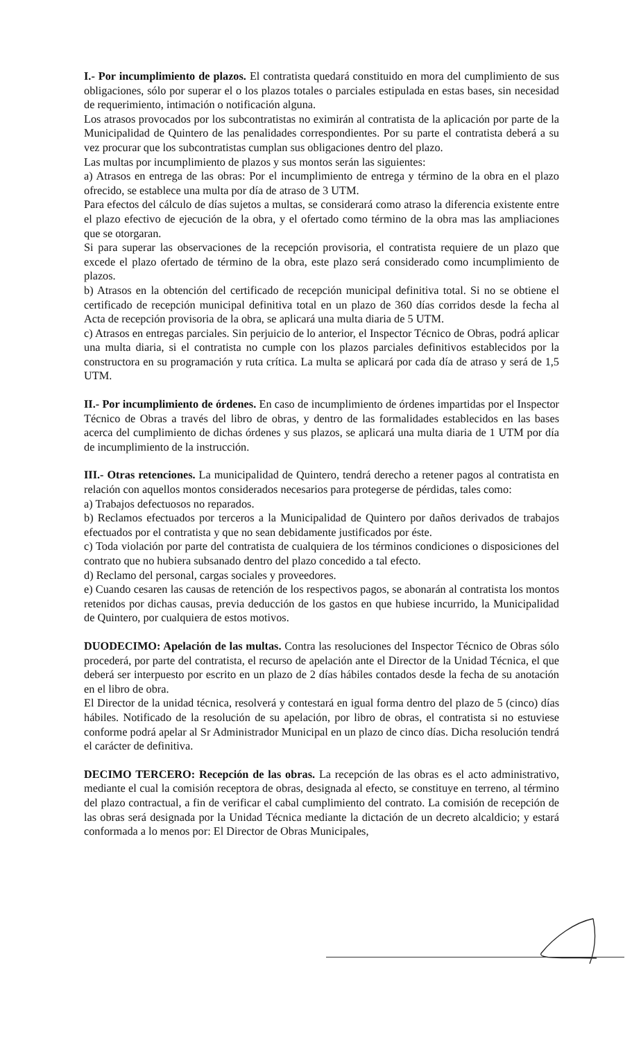I.- Por incumplimiento de plazos. El contratista quedará constituido en mora del cumplimiento de sus obligaciones, sólo por superar el o los plazos totales o parciales estipulada en estas bases, sin necesidad de requerimiento, intimación o notificación alguna.
Los atrasos provocados por los subcontratistas no eximirán al contratista de la aplicación por parte de la Municipalidad de Quintero de las penalidades correspondientes. Por su parte el contratista deberá a su vez procurar que los subcontratistas cumplan sus obligaciones dentro del plazo.
Las multas por incumplimiento de plazos y sus montos serán las siguientes:
a) Atrasos en entrega de las obras: Por el incumplimiento de entrega y término de la obra en el plazo ofrecido, se establece una multa por día de atraso de 3 UTM.
Para efectos del cálculo de días sujetos a multas, se considerará como atraso la diferencia existente entre el plazo efectivo de ejecución de la obra, y el ofertado como término de la obra mas las ampliaciones que se otorgaran.
Si para superar las observaciones de la recepción provisoria, el contratista requiere de un plazo que excede el plazo ofertado de término de la obra, este plazo será considerado como incumplimiento de plazos.
b) Atrasos en la obtención del certificado de recepción municipal definitiva total. Si no se obtiene el certificado de recepción municipal definitiva total en un plazo de 360 días corridos desde la fecha al Acta de recepción provisoria de la obra, se aplicará una multa diaria de 5 UTM.
c) Atrasos en entregas parciales. Sin perjuicio de lo anterior, el Inspector Técnico de Obras, podrá aplicar una multa diaria, si el contratista no cumple con los plazos parciales definitivos establecidos por la constructora en su programación y ruta crítica. La multa se aplicará por cada día de atraso y será de 1,5 UTM.
II.- Por incumplimiento de órdenes. En caso de incumplimiento de órdenes impartidas por el Inspector Técnico de Obras a través del libro de obras, y dentro de las formalidades establecidos en las bases acerca del cumplimiento de dichas órdenes y sus plazos, se aplicará una multa diaria de 1 UTM por día de incumplimiento de la instrucción.
III.- Otras retenciones. La municipalidad de Quintero, tendrá derecho a retener pagos al contratista en relación con aquellos montos considerados necesarios para protegerse de pérdidas, tales como:
a) Trabajos defectuosos no reparados.
b) Reclamos efectuados por terceros a la Municipalidad de Quintero por daños derivados de trabajos efectuados por el contratista y que no sean debidamente justificados por éste.
c) Toda violación por parte del contratista de cualquiera de los términos condiciones o disposiciones del contrato que no hubiera subsanado dentro del plazo concedido a tal efecto.
d) Reclamo del personal, cargas sociales y proveedores.
e) Cuando cesaren las causas de retención de los respectivos pagos, se abonarán al contratista los montos retenidos por dichas causas, previa deducción de los gastos en que hubiese incurrido, la Municipalidad de Quintero, por cualquiera de estos motivos.
DUODECIMO: Apelación de las multas. Contra las resoluciones del Inspector Técnico de Obras sólo procederá, por parte del contratista, el recurso de apelación ante el Director de la Unidad Técnica, el que deberá ser interpuesto por escrito en un plazo de 2 días hábiles contados desde la fecha de su anotación en el libro de obra.
El Director de la unidad técnica, resolverá y contestará en igual forma dentro del plazo de 5 (cinco) días hábiles. Notificado de la resolución de su apelación, por libro de obras, el contratista si no estuviese conforme podrá apelar al Sr Administrador Municipal en un plazo de cinco días. Dicha resolución tendrá el carácter de definitiva.
DECIMO TERCERO: Recepción de las obras. La recepción de las obras es el acto administrativo, mediante el cual la comisión receptora de obras, designada al efecto, se constituye en terreno, al término del plazo contractual, a fin de verificar el cabal cumplimiento del contrato. La comisión de recepción de las obras será designada por la Unidad Técnica mediante la dictación de un decreto alcaldicio; y estará conformada a lo menos por: El Director de Obras Municipales,